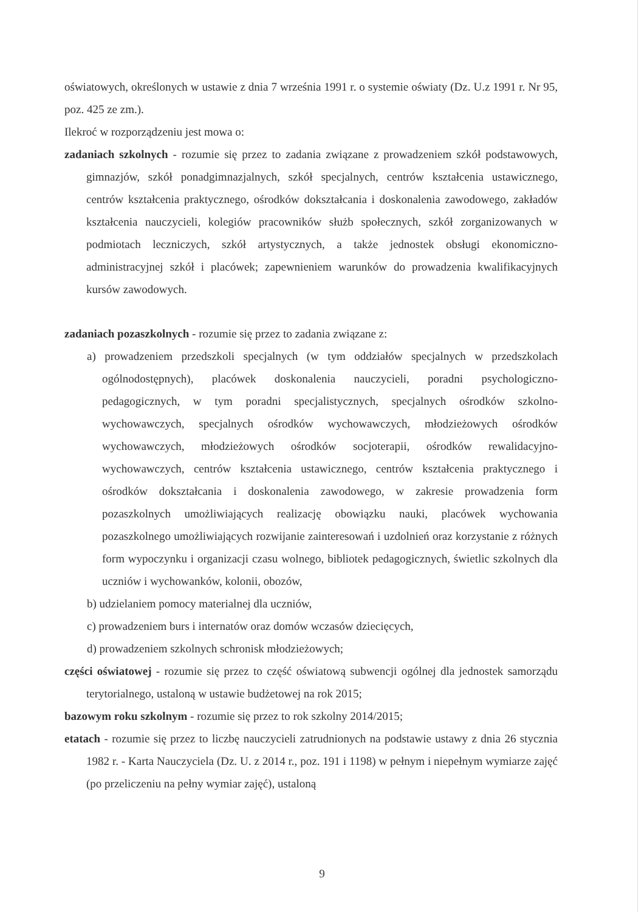oświatowych, określonych w ustawie z dnia 7 września 1991 r. o systemie oświaty (Dz. U.z 1991 r. Nr 95, poz. 425 ze zm.).
Ilekroć w rozporządzeniu jest mowa o:
zadaniach szkolnych - rozumie się przez to zadania związane z prowadzeniem szkół podstawowych, gimnazjów, szkół ponadgimnazjalnych, szkół specjalnych, centrów kształcenia ustawicznego, centrów kształcenia praktycznego, ośrodków dokształcania i doskonalenia zawodowego, zakładów kształcenia nauczycieli, kolegiów pracowników służb społecznych, szkół zorganizowanych w podmiotach leczniczych, szkół artystycznych, a także jednostek obsługi ekonomiczno-administracyjnej szkół i placówek; zapewnieniem warunków do prowadzenia kwalifikacyjnych kursów zawodowych.
zadaniach pozaszkolnych - rozumie się przez to zadania związane z:
a) prowadzeniem przedszkoli specjalnych (w tym oddziałów specjalnych w przedszkolach ogólnodostępnych), placówek doskonalenia nauczycieli, poradni psychologiczno-pedagogicznych, w tym poradni specjalistycznych, specjalnych ośrodków szkolno-wychowawczych, specjalnych ośrodków wychowawczych, młodzieżowych ośrodków wychowawczych, młodzieżowych ośrodków socjoterapii, ośrodków rewalidacyjno-wychowawczych, centrów kształcenia ustawicznego, centrów kształcenia praktycznego i ośrodków dokształcania i doskonalenia zawodowego, w zakresie prowadzenia form pozaszkolnych umożliwiających realizację obowiązku nauki, placówek wychowania pozaszkolnego umożliwiających rozwijanie zainteresowań i uzdolnień oraz korzystanie z różnych form wypoczynku i organizacji czasu wolnego, bibliotek pedagogicznych, świetlic szkolnych dla uczniów i wychowanków, kolonii, obozów,
b) udzielaniem pomocy materialnej dla uczniów,
c) prowadzeniem burs i internatów oraz domów wczasów dziecięcych,
d) prowadzeniem szkolnych schronisk młodzieżowych;
części oświatowej - rozumie się przez to część oświatową subwencji ogólnej dla jednostek samorządu terytorialnego, ustaloną w ustawie budżetowej na rok 2015;
bazowym roku szkolnym - rozumie się przez to rok szkolny 2014/2015;
etatach - rozumie się przez to liczbę nauczycieli zatrudnionych na podstawie ustawy z dnia 26 stycznia 1982 r. - Karta Nauczyciela (Dz. U. z 2014 r., poz. 191 i 1198) w pełnym i niepełnym wymiarze zajęć (po przeliczeniu na pełny wymiar zajęć), ustaloną
9